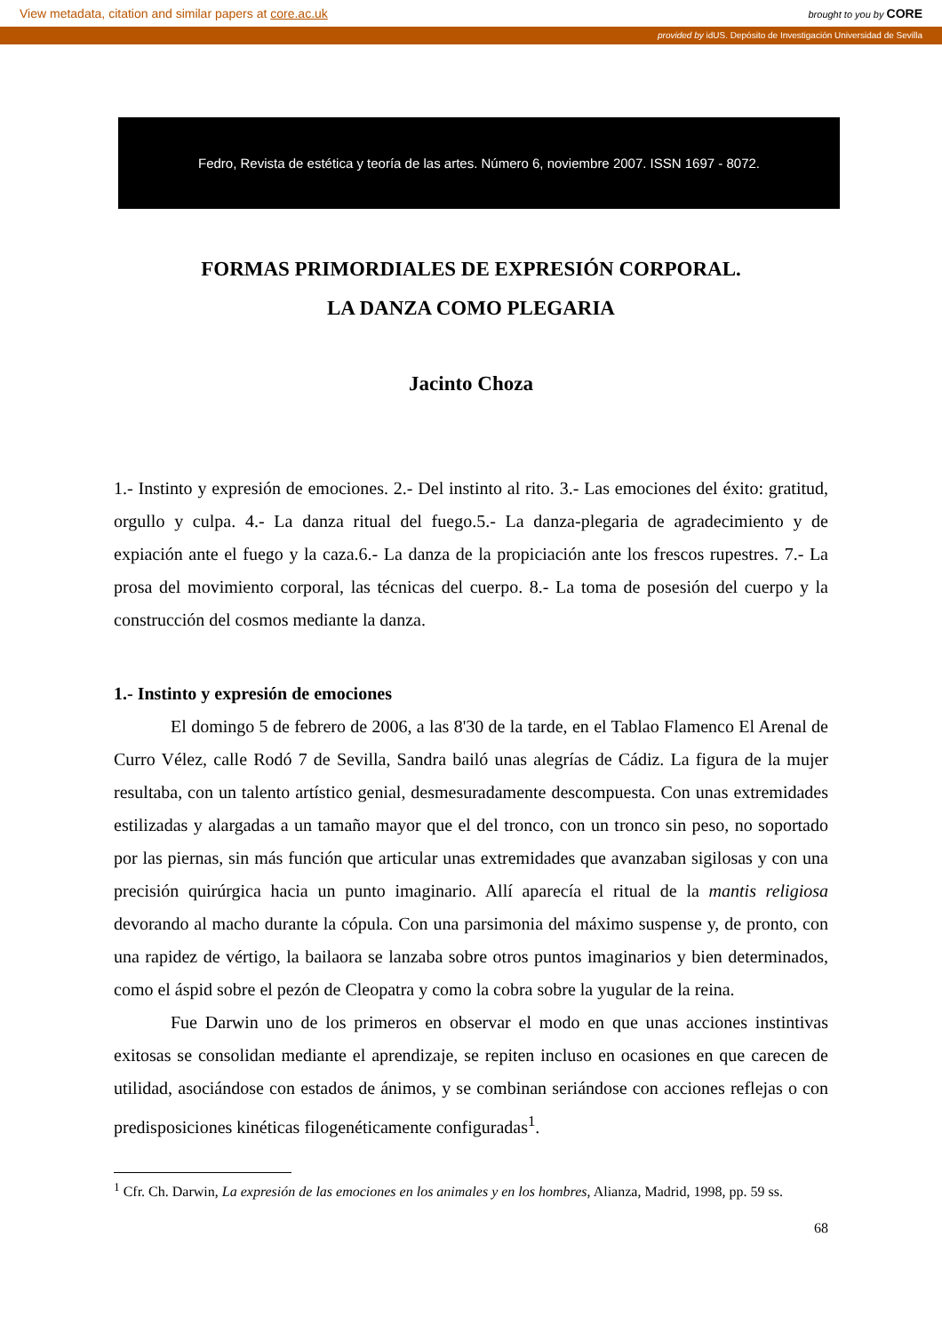View metadata, citation and similar papers at core.ac.uk brought to you by CORE
provided by idUS. Depósito de Investigación Universidad de Sevilla
Fedro, Revista de estética y teoría de las artes. Número 6, noviembre 2007. ISSN 1697 - 8072.
FORMAS PRIMORDIALES DE EXPRESIÓN CORPORAL.
LA DANZA COMO PLEGARIA
Jacinto Choza
1.- Instinto y expresión de emociones. 2.- Del instinto al rito. 3.- Las emociones del éxito: gratitud, orgullo y culpa. 4.- La danza ritual del fuego.5.- La danza-plegaria de agradecimiento y de expiación ante el fuego y la caza.6.- La danza de la propiciación ante los frescos rupestres. 7.- La prosa del movimiento corporal, las técnicas del cuerpo. 8.- La toma de posesión del cuerpo y la construcción del cosmos mediante la danza.
1.- Instinto y expresión de emociones
El domingo 5 de febrero de 2006, a las 8'30 de la tarde, en el Tablao Flamenco El Arenal de Curro Vélez, calle Rodó 7 de Sevilla, Sandra bailó unas alegrías de Cádiz. La figura de la mujer resultaba, con un talento artístico genial, desmesuradamente descompuesta. Con unas extremidades estilizadas y alargadas a un tamaño mayor que el del tronco, con un tronco sin peso, no soportado por las piernas, sin más función que articular unas extremidades que avanzaban sigilosas y con una precisión quirúrgica hacia un punto imaginario. Allí aparecía el ritual de la mantis religiosa devorando al macho durante la cópula. Con una parsimonia del máximo suspense y, de pronto, con una rapidez de vértigo, la bailaora se lanzaba sobre otros puntos imaginarios y bien determinados, como el áspid sobre el pezón de Cleopatra y como la cobra sobre la yugular de la reina.
Fue Darwin uno de los primeros en observar el modo en que unas acciones instintivas exitosas se consolidan mediante el aprendizaje, se repiten incluso en ocasiones en que carecen de utilidad, asociándose con estados de ánimos, y se combinan seriándose con acciones reflejas o con predisposiciones kinéticas filogenéticamente configuradas<sup>1</sup>.
<sup>1</sup> Cfr. Ch. Darwin, La expresión de las emociones en los animales y en los hombres, Alianza, Madrid, 1998, pp. 59 ss.
68